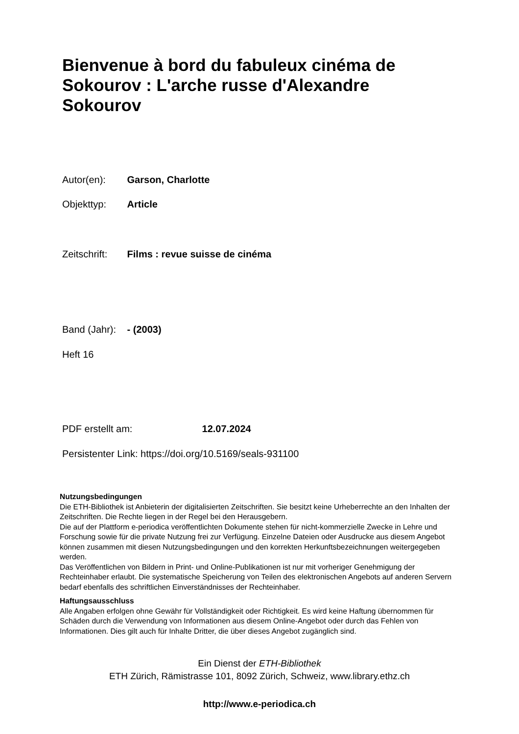Bienvenue à bord du fabuleux cinéma de Sokourov : L'arche russe d'Alexandre Sokourov
Autor(en): Garson, Charlotte
Objekttyp: Article
Zeitschrift: Films : revue suisse de cinéma
Band (Jahr): - (2003)
Heft 16
PDF erstellt am: 12.07.2024
Persistenter Link: https://doi.org/10.5169/seals-931100
Nutzungsbedingungen
Die ETH-Bibliothek ist Anbieterin der digitalisierten Zeitschriften. Sie besitzt keine Urheberrechte an den Inhalten der Zeitschriften. Die Rechte liegen in der Regel bei den Herausgebern.
Die auf der Plattform e-periodica veröffentlichten Dokumente stehen für nicht-kommerzielle Zwecke in Lehre und Forschung sowie für die private Nutzung frei zur Verfügung. Einzelne Dateien oder Ausdrucke aus diesem Angebot können zusammen mit diesen Nutzungsbedingungen und den korrekten Herkunftsbezeichnungen weitergegeben werden.
Das Veröffentlichen von Bildern in Print- und Online-Publikationen ist nur mit vorheriger Genehmigung der Rechteinhaber erlaubt. Die systematische Speicherung von Teilen des elektronischen Angebots auf anderen Servern bedarf ebenfalls des schriftlichen Einverständnisses der Rechteinhaber.
Haftungsausschluss
Alle Angaben erfolgen ohne Gewähr für Vollständigkeit oder Richtigkeit. Es wird keine Haftung übernommen für Schäden durch die Verwendung von Informationen aus diesem Online-Angebot oder durch das Fehlen von Informationen. Dies gilt auch für Inhalte Dritter, die über dieses Angebot zugänglich sind.
Ein Dienst der ETH-Bibliothek
ETH Zürich, Rämistrasse 101, 8092 Zürich, Schweiz, www.library.ethz.ch
http://www.e-periodica.ch